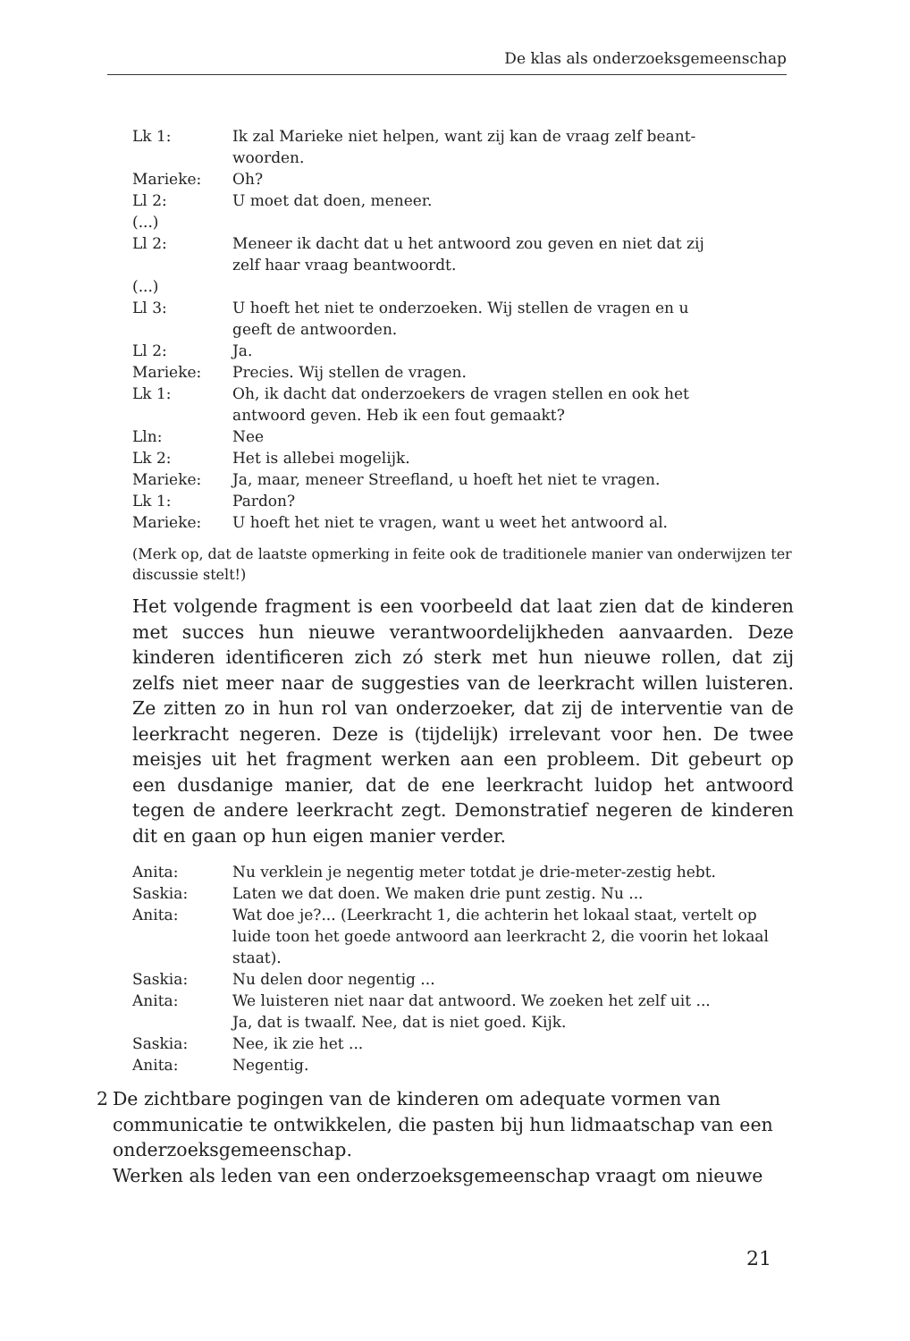De klas als onderzoeksgemeenschap
| Lk 1: | Ik zal Marieke niet helpen, want zij kan de vraag zelf beant- woorden. |
| Marieke: | Oh? |
| Ll 2: | U moet dat doen, meneer. |
| (...) | |
| Ll 2: | Meneer ik dacht dat u het antwoord zou geven en niet dat zij zelf haar vraag beantwoordt. |
| (...) | |
| Ll 3: | U hoeft het niet te onderzoeken. Wij stellen de vragen en u geeft de antwoorden. |
| Ll 2: | Ja. |
| Marieke: | Precies. Wij stellen de vragen. |
| Lk 1: | Oh, ik dacht dat onderzoekers de vragen stellen en ook het antwoord geven. Heb ik een fout gemaakt? |
| Lln: | Nee |
| Lk 2: | Het is allebei mogelijk. |
| Marieke: | Ja, maar, meneer Streefland, u hoeft het niet te vragen. |
| Lk 1: | Pardon? |
| Marieke: | U hoeft het niet te vragen, want u weet het antwoord al. |
(Merk op, dat de laatste opmerking in feite ook de traditionele manier van onderwijzen ter discussie stelt!)
Het volgende fragment is een voorbeeld dat laat zien dat de kinderen met succes hun nieuwe verantwoordelijkheden aanvaarden. Deze kinderen identificeren zich zó sterk met hun nieuwe rollen, dat zij zelfs niet meer naar de suggesties van de leerkracht willen luisteren. Ze zitten zo in hun rol van onderzoeker, dat zij de interventie van de leerkracht negeren. Deze is (tijdelijk) irrelevant voor hen. De twee meisjes uit het fragment werken aan een probleem. Dit gebeurt op een dusdanige manier, dat de ene leerkracht luidop het antwoord tegen de andere leerkracht zegt. Demonstratief negeren de kinderen dit en gaan op hun eigen manier verder.
| Anita: | Nu verklein je negentig meter totdat je drie-meter-zestig hebt. |
| Saskia: | Laten we dat doen. We maken drie punt zestig. Nu ... |
| Anita: | Wat doe je?... (Leerkracht 1, die achterin het lokaal staat, vertelt op luide toon het goede antwoord aan leerkracht 2, die voorin het lokaal staat). |
| Saskia: | Nu delen door negentig ... |
| Anita: | We luisteren niet naar dat antwoord. We zoeken het zelf uit ... Ja, dat is twaalf. Nee, dat is niet goed. Kijk. |
| Saskia: | Nee, ik zie het ... |
| Anita: | Negentig. |
2 De zichtbare pogingen van de kinderen om adequate vormen van communicatie te ontwikkelen, die pasten bij hun lidmaatschap van een onderzoeksgemeenschap.
Werken als leden van een onderzoeksgemeenschap vraagt om nieuwe
21